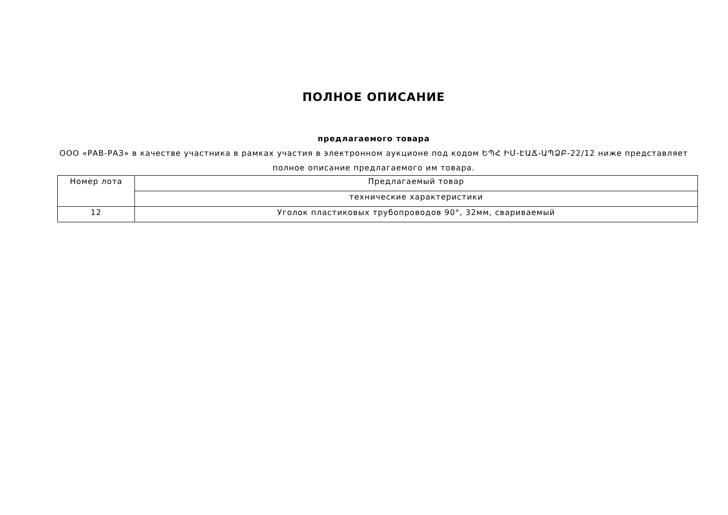ПОЛНОЕ ОПИСАНИЕ
предлагаемого товара
ООО «РАВ-РАЗ» в качестве участника в рамках участия в электронном аукционе под кодом ԵՊՀ ԻՄ-ԷԱՃ-ԱՊՁԲ-22/12 ниже представляет полное описание предлагаемого им товара.
| Номер лота | Предлагаемый товар |
| | технические характеристики |
| 12 | Уголок пластиковых трубопроводов 90°, 32мм, свариваемый |